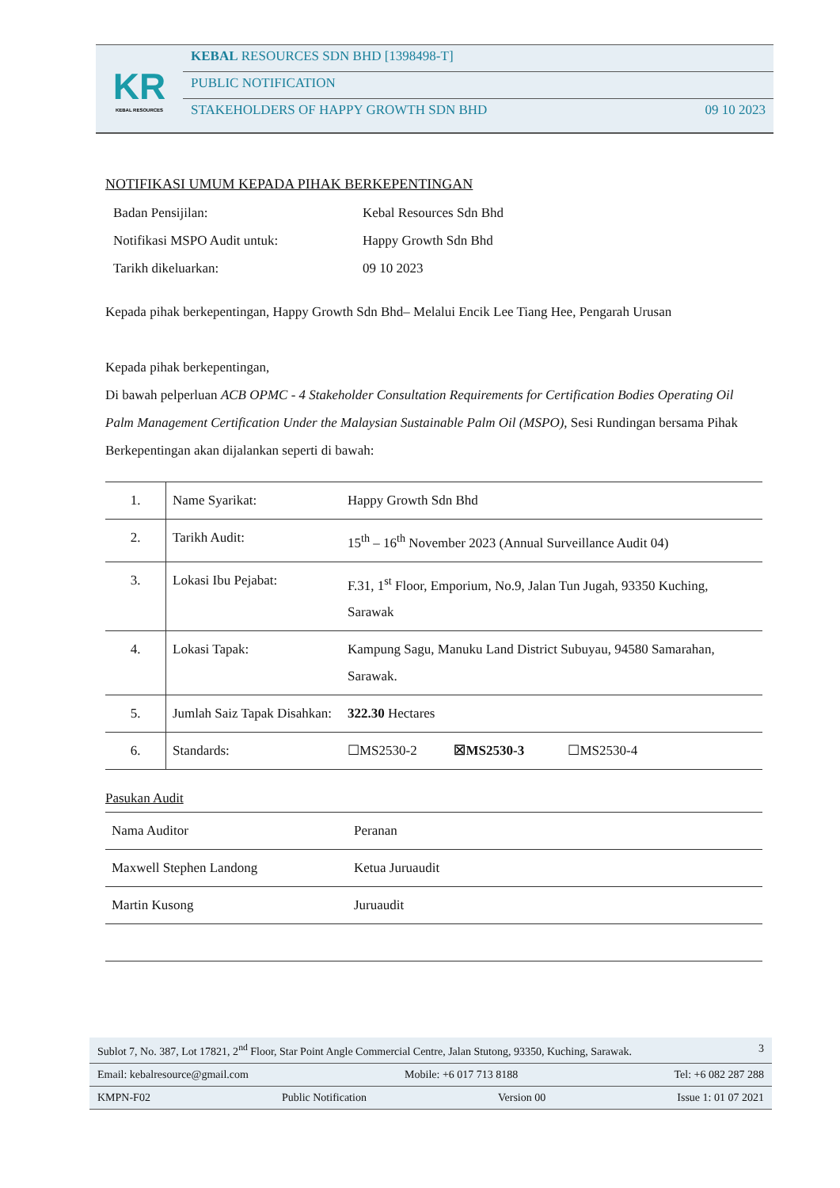KR
KEBAL RESOURCES
KEBAL RESOURCES SDN BHD [1398498-T]
PUBLIC NOTIFICATION
STAKEHOLDERS OF HAPPY GROWTH SDN BHD 09 10 2023
NOTIFIKASI UMUM KEPADA PIHAK BERKEPENTINGAN
Badan Pensijilan: Kebal Resources Sdn Bhd
Notifikasi MSPO Audit untuk: Happy Growth Sdn Bhd
Tarikh dikeluarkan: 09 10 2023
Kepada pihak berkepentingan, Happy Growth Sdn Bhd– Melalui Encik Lee Tiang Hee, Pengarah Urusan
Kepada pihak berkepentingan,
Di bawah pelperluan ACB OPMC - 4 Stakeholder Consultation Requirements for Certification Bodies Operating Oil Palm Management Certification Under the Malaysian Sustainable Palm Oil (MSPO), Sesi Rundingan bersama Pihak Berkepentingan akan dijalankan seperti di bawah:
| 1. | Name Syarikat: | Happy Growth Sdn Bhd |
| 2. | Tarikh Audit: | 15<sup>th</sup> – 16<sup>th</sup> November 2023 (Annual Surveillance Audit 04) |
| 3. | Lokasi Ibu Pejabat: | F.31, 1<sup>st</sup> Floor, Emporium, No.9, Jalan Tun Jugah, 93350 Kuching, Sarawak |
| 4. | Lokasi Tapak: | Kampung Sagu, Manuku Land District Subuyau, 94580 Samarahan, Sarawak. |
| 5. | Jumlah Saiz Tapak Disahkan: | 322.30 Hectares |
| 6. | Standards: | ☐MS2530-2 ☒MS2530-3 ☐MS2530-4 |
Pasukan Audit
| Nama Auditor | Peranan |
| Maxwell Stephen Landong | Ketua Juruaudit |
| Martin Kusong | Juruaudit |
Sublot 7, No. 387, Lot 17821, 2<sup>nd</sup> Floor, Star Point Angle Commercial Centre, Jalan Stutong, 93350, Kuching, Sarawak. 3
Email: kebalresource@gmail.com Mobile: +6 017 713 8188 Tel: +6 082 287 288
KMPN-F02 Public Notification Version 00 Issue 1: 01 07 2021